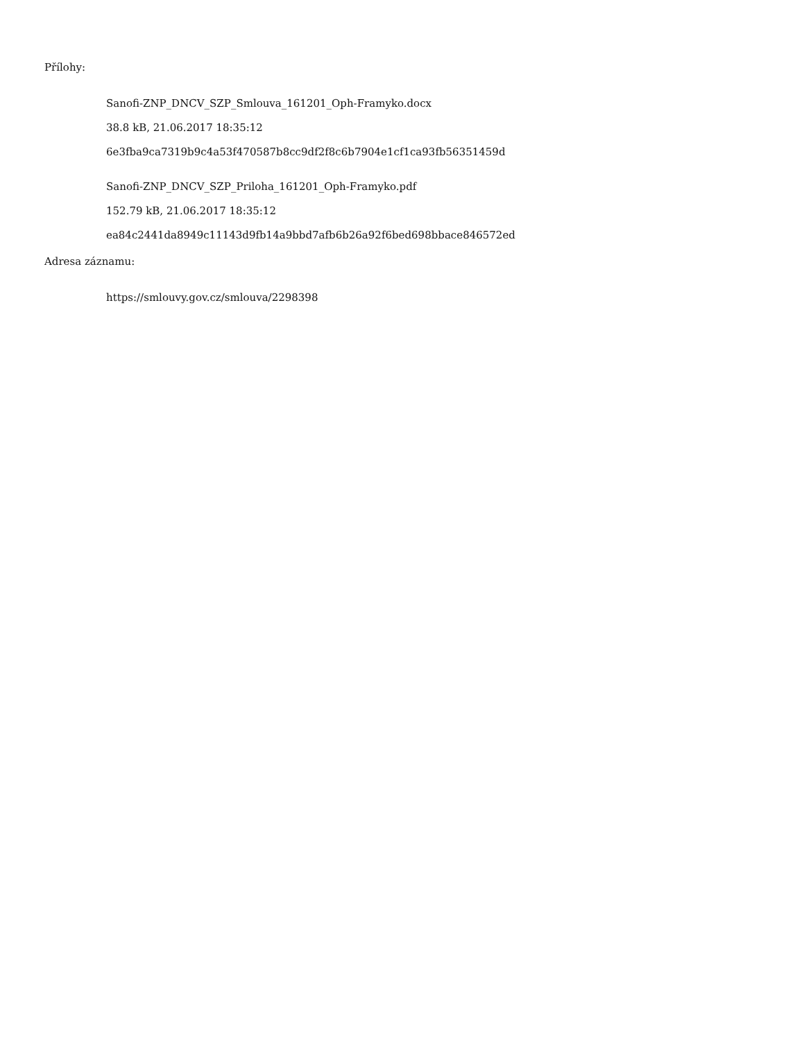Přílohy:
Sanofi-ZNP_DNCV_SZP_Smlouva_161201_Oph-Framyko.docx
38.8 kB, 21.06.2017 18:35:12
6e3fba9ca7319b9c4a53f470587b8cc9df2f8c6b7904e1cf1ca93fb56351459d
Sanofi-ZNP_DNCV_SZP_Priloha_161201_Oph-Framyko.pdf
152.79 kB, 21.06.2017 18:35:12
ea84c2441da8949c11143d9fb14a9bbd7afb6b26a92f6bed698bbace846572ed
Adresa záznamu:
https://smlouvy.gov.cz/smlouva/2298398